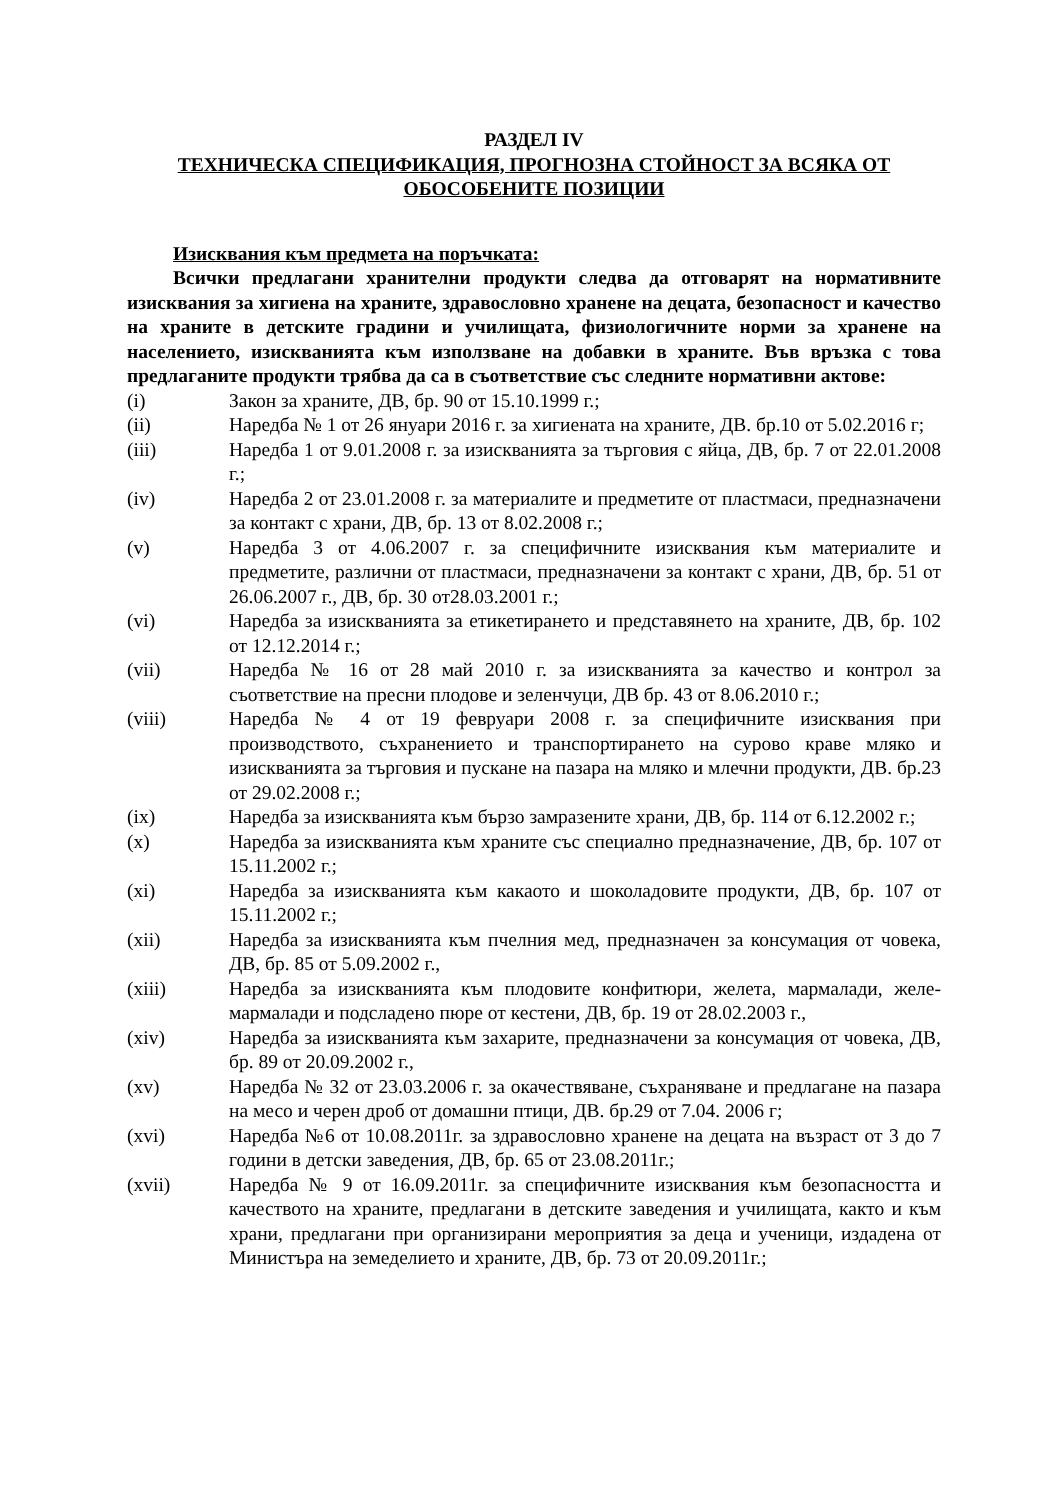РАЗДЕЛ IV
ТЕХНИЧЕСКА СПЕЦИФИКАЦИЯ, ПРОГНОЗНА СТОЙНОСТ ЗА ВСЯКА ОТ ОБОСОБЕНИТЕ ПОЗИЦИИ
Изисквания към предмета на поръчката:
Всички предлагани хранителни продукти следва да отговарят на нормативните изисквания за хигиена на храните, здравословно хранене на децата, безопасност и качество на храните в детските градини и училищата, физиологичните норми за хранене на населението, изискванията към използване на добавки в храните. Във връзка с това предлаганите продукти трябва да са в съответствие със следните нормативни актове:
(i) Закон за храните, ДВ, бр. 90 от 15.10.1999 г.;
(ii) Наредба № 1 от 26 януари 2016 г. за хигиената на храните, ДВ. бр.10 от 5.02.2016 г;
(iii) Наредба 1 от 9.01.2008 г. за изискванията за търговия с яйца, ДВ, бр. 7 от 22.01.2008 г.;
(iv) Наредба 2 от 23.01.2008 г. за материалите и предметите от пластмаси, предназначени за контакт с храни, ДВ, бр. 13 от 8.02.2008 г.;
(v) Наредба 3 от 4.06.2007 г. за специфичните изисквания към материалите и предметите, различни от пластмаси, предназначени за контакт с храни, ДВ, бр. 51 от 26.06.2007 г., ДВ, бр. 30 от28.03.2001 г.;
(vi) Наредба за изискванията за етикетирането и представянето на храните, ДВ, бр. 102 от 12.12.2014 г.;
(vii) Наредба № 16 от 28 май 2010 г. за изискванията за качество и контрол за съответствие на пресни плодове и зеленчуци, ДВ бр. 43 от 8.06.2010 г.;
(viii) Наредба № 4 от 19 февруари 2008 г. за специфичните изисквания при производството, съхранението и транспортирането на сурово краве мляко и изискванията за търговия и пускане на пазара на мляко и млечни продукти, ДВ. бр.23 от 29.02.2008 г.;
(ix) Наредба за изискванията към бързо замразените храни, ДВ, бр. 114 от 6.12.2002 г.;
(x) Наредба за изискванията към храните със специално предназначение, ДВ, бр. 107 от 15.11.2002 г.;
(xi) Наредба за изискванията към какаото и шоколадовите продукти, ДВ, бр. 107 от 15.11.2002 г.;
(xii) Наредба за изискванията към пчелния мед, предназначен за консумация от човека, ДВ, бр. 85 от 5.09.2002 г.,
(xiii) Наредба за изискванията към плодовите конфитюри, желета, мармалади, желе-мармалади и подсладено пюре от кестени, ДВ, бр. 19 от 28.02.2003 г.,
(xiv) Наредба за изискванията към захарите, предназначени за консумация от човека, ДВ, бр. 89 от 20.09.2002 г.,
(xv) Наредба № 32 от 23.03.2006 г. за окачествяване, съхраняване и предлагане на пазара на месо и черен дроб от домашни птици, ДВ. бр.29 от 7.04. 2006 г;
(xvi) Наредба №6 от 10.08.2011г. за здравословно хранене на децата на възраст от 3 до 7 години в детски заведения, ДВ, бр. 65 от 23.08.2011г.;
(xvii) Наредба № 9 от 16.09.2011г. за специфичните изисквания към безопасността и качеството на храните, предлагани в детските заведения и училищата, както и към храни, предлагани при организирани мероприятия за деца и ученици, издадена от Министъра на земеделието и храните, ДВ, бр. 73 от 20.09.2011г.;